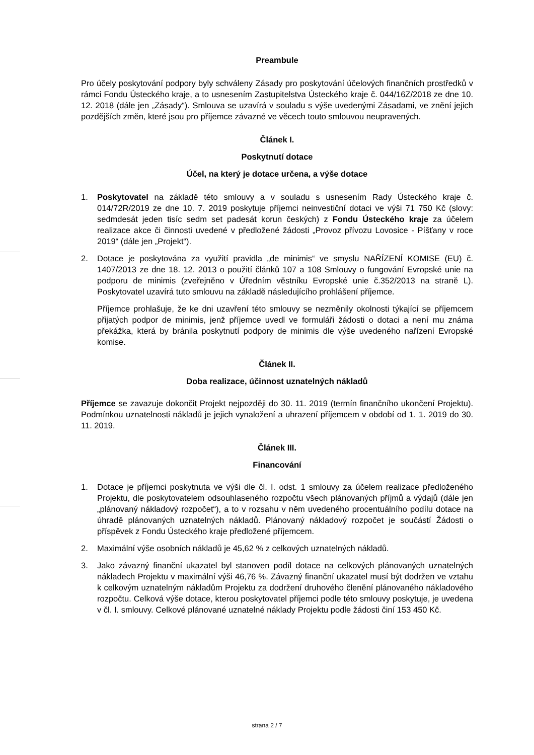Preambule
Pro účely poskytování podpory byly schváleny Zásady pro poskytování účelových finančních prostředků v rámci Fondu Ústeckého kraje, a to usnesením Zastupitelstva Ústeckého kraje č. 044/16Z/2018 ze dne 10. 12. 2018 (dále jen „Zásady“). Smlouva se uzavírá v souladu s výše uvedenými Zásadami, ve znění jejich pozdějších změn, které jsou pro příjemce závazné ve věcech touto smlouvou neupravených.
Článek I.
Poskytnutí dotace
Účel, na který je dotace určena, a výše dotace
1. Poskytovatel na základě této smlouvy a v souladu s usnesením Rady Ústeckého kraje č. 014/72R/2019 ze dne 10. 7. 2019 poskytuje příjemci neinvestiční dotaci ve výši 71 750 Kč (slovy: sedmdesát jeden tisíc sedm set padesát korun českých) z Fondu Ústeckého kraje za účelem realizace akce či činnosti uvedené v předložené žádosti „Provoz přívozu Lovosice - Píšťany v roce 2019“ (dále jen „Projekt“).
2. Dotace je poskytována za využití pravidla „de minimis“ ve smyslu NAŘÍZENÍ KOMISE (EU) č. 1407/2013 ze dne 18. 12. 2013 o použití článků 107 a 108 Smlouvy o fungování Evropské unie na podporu de minimis (zveřejněno v Úředním věstníku Evropské unie č.352/2013 na straně L). Poskytovatel uzavírá tuto smlouvu na základě následujícího prohlášení příjemce.
Příjemce prohlašuje, že ke dni uzavření této smlouvy se nezměnily okolnosti týkající se příjemcem přijatých podpor de minimis, jenž příjemce uvedl ve formuláři žádosti o dotaci a není mu známa překážka, která by bránila poskytnutí podpory de minimis dle výše uvedeného nařízení Evropské komise.
Článek II.
Doba realizace, účinnost uznatelných nákladů
Příjemce se zavazuje dokončit Projekt nejpozději do 30. 11. 2019 (termín finančního ukončení Projektu). Podmínkou uznatelnosti nákladů je jejich vynaložení a uhrazení příjemcem v období od 1. 1. 2019 do 30. 11. 2019.
Článek III.
Financování
1. Dotace je příjemci poskytnuta ve výši dle čl. I. odst. 1 smlouvy za účelem realizace předloženého Projektu, dle poskytovatelem odsouhlaseného rozpočtu všech plánovaných příjmů a výdajů (dále jen „plánovaný nákladový rozpočet“), a to v rozsahu v něm uvedeného procentuálního podílu dotace na úhradě plánovaných uznatelných nákladů. Plánovaný nákladový rozpočet je součástí Žádosti o příspěvek z Fondu Ústeckého kraje předložené příjemcem.
2. Maximální výše osobních nákladů je 45,62 % z celkových uznatelných nákladů.
3. Jako závazný finanční ukazatel byl stanoven podíl dotace na celkových plánovaných uznatelných nákladech Projektu v maximální výši 46,76 %. Závazný finanční ukazatel musí být dodržen ve vztahu k celkovým uznatelným nákladům Projektu za dodržení druhového členění plánovaného nákladového rozpočtu. Celková výše dotace, kterou poskytovatel příjemci podle této smlouvy poskytuje, je uvedena v čl. I. smlouvy. Celkové plánované uznatelné náklady Projektu podle žádosti činí 153 450 Kč.
strana 2 / 7